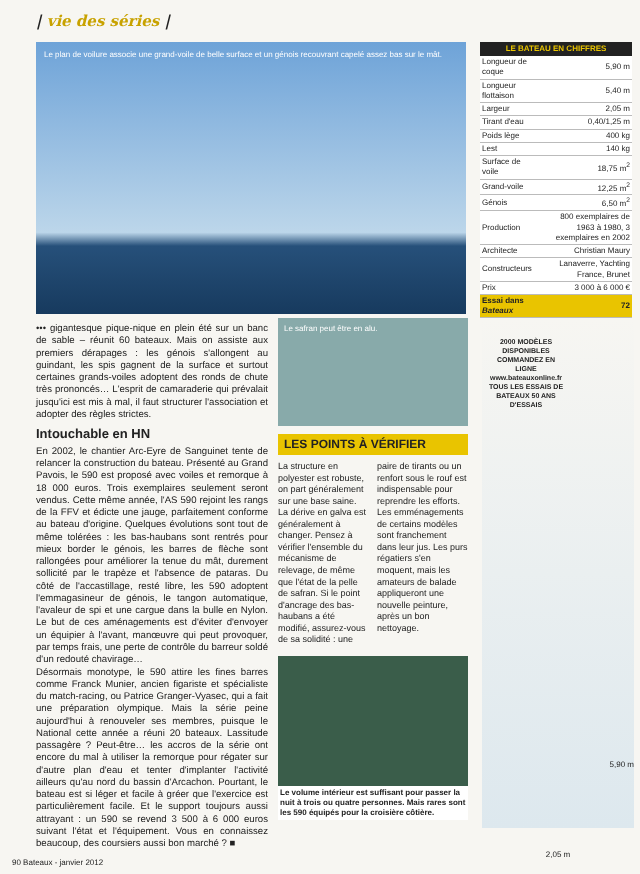| vie des séries |
Le plan de voilure associe une grand-voile de belle surface et un génois recouvrant capelé assez bas sur le mât.
| LE BATEAU EN CHIFFRES | |
| --- | --- |
| Longueur de coque | 5,90 m |
| Longueur flottaison | 5,40 m |
| Largeur | 2,05 m |
| Tirant d'eau | 0,40/1,25 m |
| Poids lège | 400 kg |
| Lest | 140 kg |
| Surface de voile | 18,75 m<sup>2</sup> |
| Grand-voile | 12,25 m<sup>2</sup> |
| Génois | 6,50 m<sup>2</sup> |
| Production | 800 exemplaires de 1963 à 1980, 3 exemplaires en 2002 |
| Architecte | Christian Maury |
| Constructeurs | Lanaverre, Yachting France, Brunet |
| Prix | 3 000 à 6 000 € |
| Essai dans Bateaux | 72 |
••• gigantesque pique-nique en plein été sur un banc de sable – réunit 60 bateaux. Mais on assiste aux premiers dérapages : les génois s'allongent au guindant, les spis gagnent de la surface et surtout certaines grands-voiles adoptent des ronds de chute très prononcés… L'esprit de camaraderie qui prévalait jusqu'ici est mis à mal, il faut structurer l'association et adopter des règles strictes.
Intouchable en HN
En 2002, le chantier Arc-Eyre de Sanguinet tente de relancer la construction du bateau. Présenté au Grand Pavois, le 590 est proposé avec voiles et remorque à 18 000 euros. Trois exemplaires seulement seront vendus. Cette même année, l'AS 590 rejoint les rangs de la FFV et édicte une jauge, parfaitement conforme au bateau d'origine. Quelques évolutions sont tout de même tolérées : les bas-haubans sont rentrés pour mieux border le génois, les barres de flèche sont rallongées pour améliorer la tenue du mât, durement sollicité par le trapèze et l'absence de pataras. Du côté de l'accastillage, resté libre, les 590 adoptent l'emmagasineur de génois, le tangon automatique, l'avaleur de spi et une cargue dans la bulle en Nylon. Le but de ces aménagements est d'éviter d'envoyer un équipier à l'avant, manœuvre qui peut provoquer, par temps frais, une perte de contrôle du barreur soldé d'un redouté chavirage…
Désormais monotype, le 590 attire les fines barres comme Franck Munier, ancien figariste et spécialiste du match-racing, ou Patrice Granger-Vyasec, qui a fait une préparation olympique. Mais la série peine aujourd'hui à renouveler ses membres, puisque le National cette année a réuni 20 bateaux. Lassitude passagère ? Peut-être… les accros de la série ont encore du mal à utiliser la remorque pour régater sur d'autre plan d'eau et tenter d'implanter l'activité ailleurs qu'au nord du bassin d'Arcachon. Pourtant, le bateau est si léger et facile à gréer que l'exercice est particulièrement facile. Et le support toujours aussi attrayant : un 590 se revend 3 500 à 6 000 euros suivant l'état et l'équipement. Vous en connaissez beaucoup, des coursiers aussi bon marché ? ■
Le safran peut être en alu.
LES POINTS À VÉRIFIER
La structure en polyester est robuste, on part généralement sur une base saine. La dérive en galva est généralement à changer. Pensez à vérifier l'ensemble du mécanisme de relevage, de même que l'état de la pelle de safran. Si le point d'ancrage des bas-haubans a été modifié, assurez-vous de sa solidité : une paire de tirants ou un renfort sous le rouf est indispensable pour reprendre les efforts. Les emménagements de certains modèles sont franchement dans leur jus. Les purs régatiers s'en moquent, mais les amateurs de balade appliqueront une nouvelle peinture, après un bon nettoyage.
Le volume intérieur est suffisant pour passer la nuit à trois ou quatre personnes. Mais rares sont les 590 équipés pour la croisière côtière.
2000 MODÈLES DISPONIBLES COMMANDEZ EN LIGNE www.bateauxonline.fr TOUS LES ESSAIS DE BATEAUX 50 ANS D'ESSAIS
5,90 m
2,05 m
90 Bateaux - janvier 2012